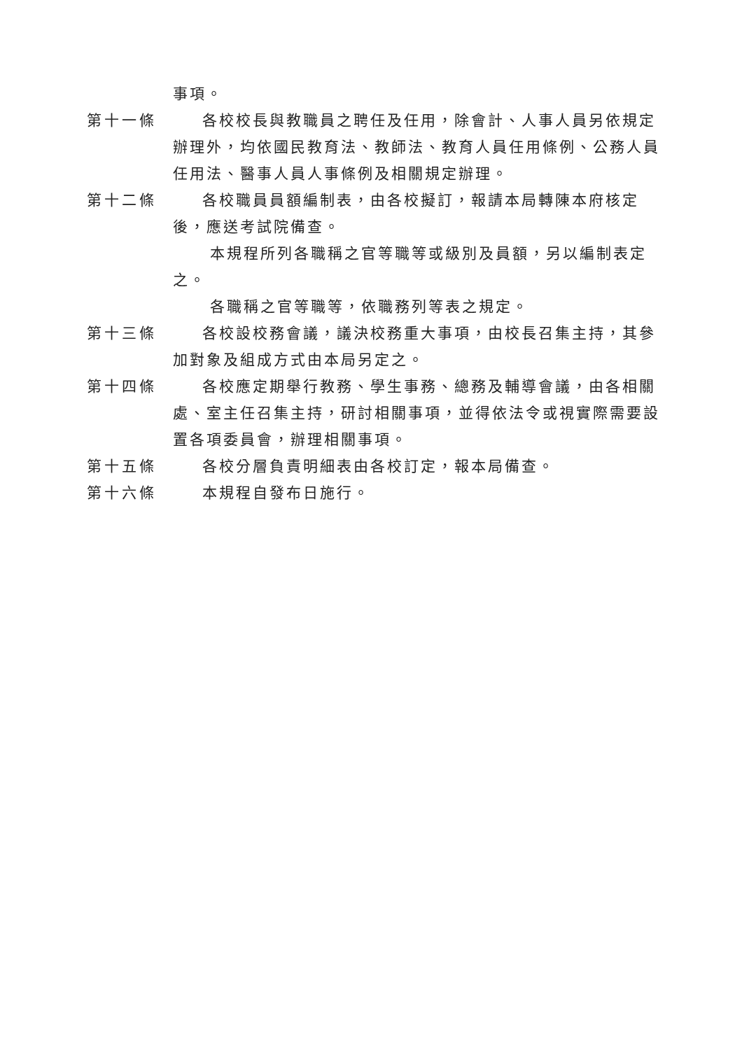事項。
第十一條 各校校長與教職員之聘任及任用，除會計、人事人員另依規定辦理外，均依國民教育法、教師法、教育人員任用條例、公務人員任用法、醫事人員人事條例及相關規定辦理。
第十二條 各校職員員額編制表，由各校擬訂，報請本局轉陳本府核定後，應送考試院備查。
本規程所列各職稱之官等職等或級別及員額，另以編制表定之。
各職稱之官等職等，依職務列等表之規定。
第十三條 各校設校務會議，議決校務重大事項，由校長召集主持，其參加對象及組成方式由本局另定之。
第十四條 各校應定期舉行教務、學生事務、總務及輔導會議，由各相關處、室主任召集主持，研討相關事項，並得依法令或視實際需要設置各項委員會，辦理相關事項。
第十五條 各校分層負責明細表由各校訂定，報本局備查。
第十六條 本規程自發布日施行。